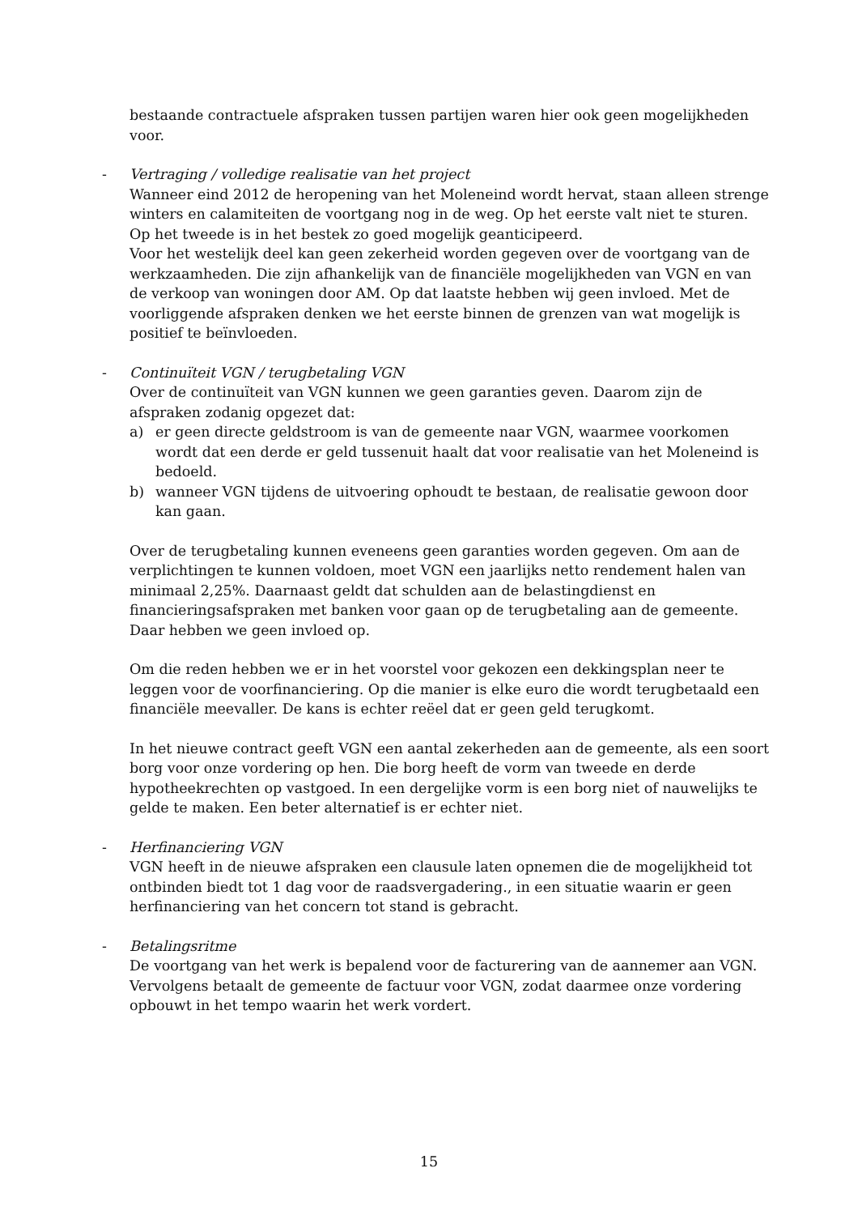bestaande contractuele afspraken tussen partijen waren hier ook geen mogelijkheden voor.
-
Vertraging / volledige realisatie van het project
Wanneer eind 2012 de heropening van het Moleneind wordt hervat, staan alleen strenge winters en calamiteiten de voortgang nog in de weg. Op het eerste valt niet te sturen. Op het tweede is in het bestek zo goed mogelijk geanticipeerd.
Voor het westelijk deel kan geen zekerheid worden gegeven over de voortgang van de werkzaamheden. Die zijn afhankelijk van de financiële mogelijkheden van VGN en van de verkoop van woningen door AM. Op dat laatste hebben wij geen invloed. Met de voorliggende afspraken denken we het eerste binnen de grenzen van wat mogelijk is positief te beïnvloeden.
-
Continuïteit VGN / terugbetaling VGN
Over de continuïteit van VGN kunnen we geen garanties geven. Daarom zijn de afspraken zodanig opgezet dat:
a) er geen directe geldstroom is van de gemeente naar VGN, waarmee voorkomen wordt dat een derde er geld tussenuit haalt dat voor realisatie van het Moleneind is bedoeld.
b) wanneer VGN tijdens de uitvoering ophoudt te bestaan, de realisatie gewoon door kan gaan.
Over de terugbetaling kunnen eveneens geen garanties worden gegeven. Om aan de verplichtingen te kunnen voldoen, moet VGN een jaarlijks netto rendement halen van minimaal 2,25%. Daarnaast geldt dat schulden aan de belastingdienst en financieringsafspraken met banken voor gaan op de terugbetaling aan de gemeente. Daar hebben we geen invloed op.
Om die reden hebben we er in het voorstel voor gekozen een dekkingsplan neer te leggen voor de voorfinanciering. Op die manier is elke euro die wordt terugbetaald een financiële meevaller. De kans is echter reëel dat er geen geld terugkomt.
In het nieuwe contract geeft VGN een aantal zekerheden aan de gemeente, als een soort borg voor onze vordering op hen. Die borg heeft de vorm van tweede en derde hypotheekrechten op vastgoed. In een dergelijke vorm is een borg niet of nauwelijks te gelde te maken. Een beter alternatief is er echter niet.
-
Herfinanciering VGN
VGN heeft in de nieuwe afspraken een clausule laten opnemen die de mogelijkheid tot ontbinden biedt tot 1 dag voor de raadsvergadering., in een situatie waarin er geen herfinanciering van het concern tot stand is gebracht.
-
Betalingsritme
De voortgang van het werk is bepalend voor de facturering van de aannemer aan VGN. Vervolgens betaalt de gemeente de factuur voor VGN, zodat daarmee onze vordering opbouwt in het tempo waarin het werk vordert.
15